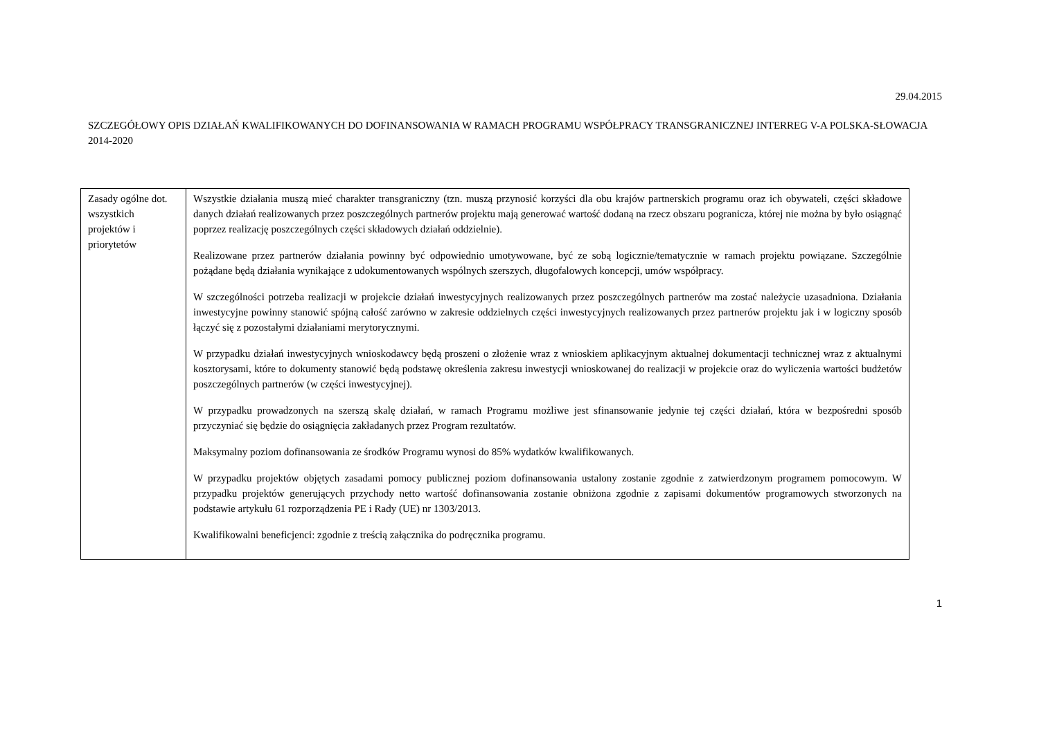29.04.2015
SZCZEGÓŁOWY OPIS DZIAŁAŃ KWALIFIKOWANYCH DO DOFINANSOWANIA W RAMACH PROGRAMU WSPÓŁPRACY TRANSGRANICZNEJ INTERREG V-A POLSKA-SŁOWACJA 2014-2020
| Zasady ogólne dot. wszystkich projektów i priorytetów | Wszystkie działania muszą mieć charakter transgraniczny (tzn. muszą przynosić korzyści dla obu krajów partnerskich programu oraz ich obywateli, części składowe danych działań realizowanych przez poszczególnych partnerów projektu mają generować wartość dodaną na rzecz obszaru pogranicza, której nie można by było osiągnąć poprzez realizację poszczególnych części składowych działań oddzielnie). Realizowane przez partnerów działania powinny być odpowiednio umotywowane, być ze sobą logicznie/tematycznie w ramach projektu powiązane. Szczególnie pożądane będą działania wynikające z udokumentowanych wspólnych szerszych, długofalowych koncepcji, umów współpracy. W szczególności potrzeba realizacji w projekcie działań inwestycyjnych realizowanych przez poszczególnych partnerów ma zostać należycie uzasadniona. Działania inwestycyjne powinny stanowić spójną całość zarówno w zakresie oddzielnych części inwestycyjnych realizowanych przez partnerów projektu jak i w logiczny sposób łączyć się z pozostałymi działaniami merytorycznymi. W przypadku działań inwestycyjnych wnioskodawcy będą proszeni o złożenie wraz z wnioskiem aplikacyjnym aktualnej dokumentacji technicznej wraz z aktualnymi kosztorysami, które to dokumenty stanowić będą podstawę określenia zakresu inwestycji wnioskowanej do realizacji w projekcie oraz do wyliczenia wartości budżetów poszczególnych partnerów (w części inwestycyjnej). W przypadku prowadzonych na szerszą skalę działań, w ramach Programu możliwe jest sfinansowanie jedynie tej części działań, która w bezpośredni sposób przyczyniać się będzie do osiągnięcia zakładanych przez Program rezultatów. Maksymalny poziom dofinansowania ze środków Programu wynosi do 85% wydatków kwalifikowanych. W przypadku projektów objętych zasadami pomocy publicznej poziom dofinansowania ustalony zostanie zgodnie z zatwierdzonym programem pomocowym. W przypadku projektów generujących przychody netto wartość dofinansowania zostanie obniżona zgodnie z zapisami dokumentów programowych stworzonych na podstawie artykułu 61 rozporządzenia PE i Rady (UE) nr 1303/2013. Kwalifikowalni beneficjenci: zgodnie z treścią załącznika do podręcznika programu. |
1